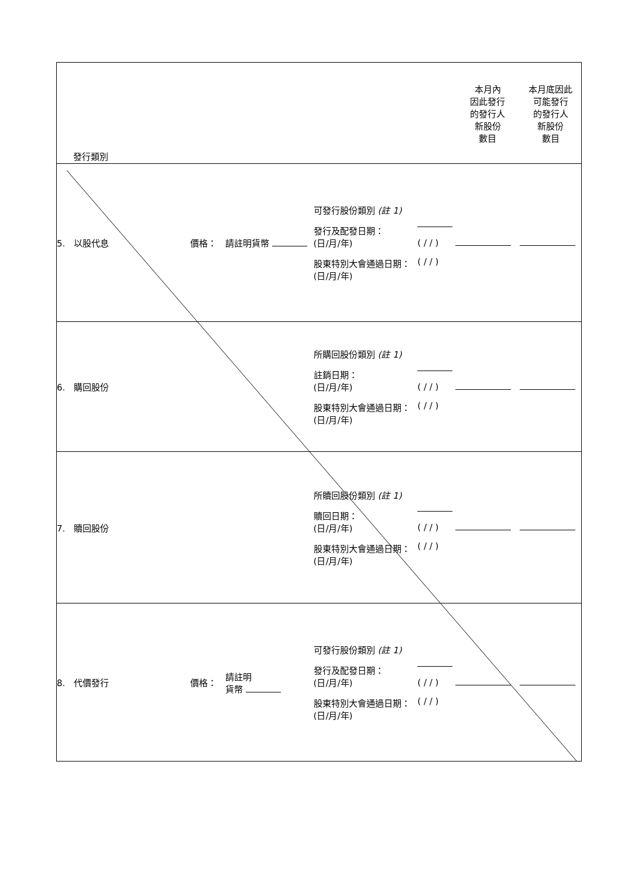| 發行類別 | | | | | 本月內 因此發行 的發行人 新股份 數目 | 本月底因此 可能發行 的發行人 新股份 數目 |
| 5. 以股代息 | 價格： | 請註明貨幣 | 可發行股份類別 (註 1) 發行及配發日期： (日/月/年) 股東特別大會通過日期： (日/月/年) | ( / / ) ( / / ) | | |
| 6. 購回股份 | | | 所購回股份類別 (註 1) 註銷日期： (日/月/年) 股東特別大會通過日期： (日/月/年) | ( / / ) ( / / ) | | |
| 7. 贖回股份 | | | 所贖回股份類別 (註 1) 贖回日期： (日/月/年) 股東特別大會通過日期： (日/月/年) | ( / / ) ( / / ) | | |
| 8. 代價發行 | 價格： | 請註明 貨幣 | 可發行股份類別 (註 1) 發行及配發日期： (日/月/年) 股東特別大會通過日期： (日/月/年) | ( / / ) ( / / ) | | |